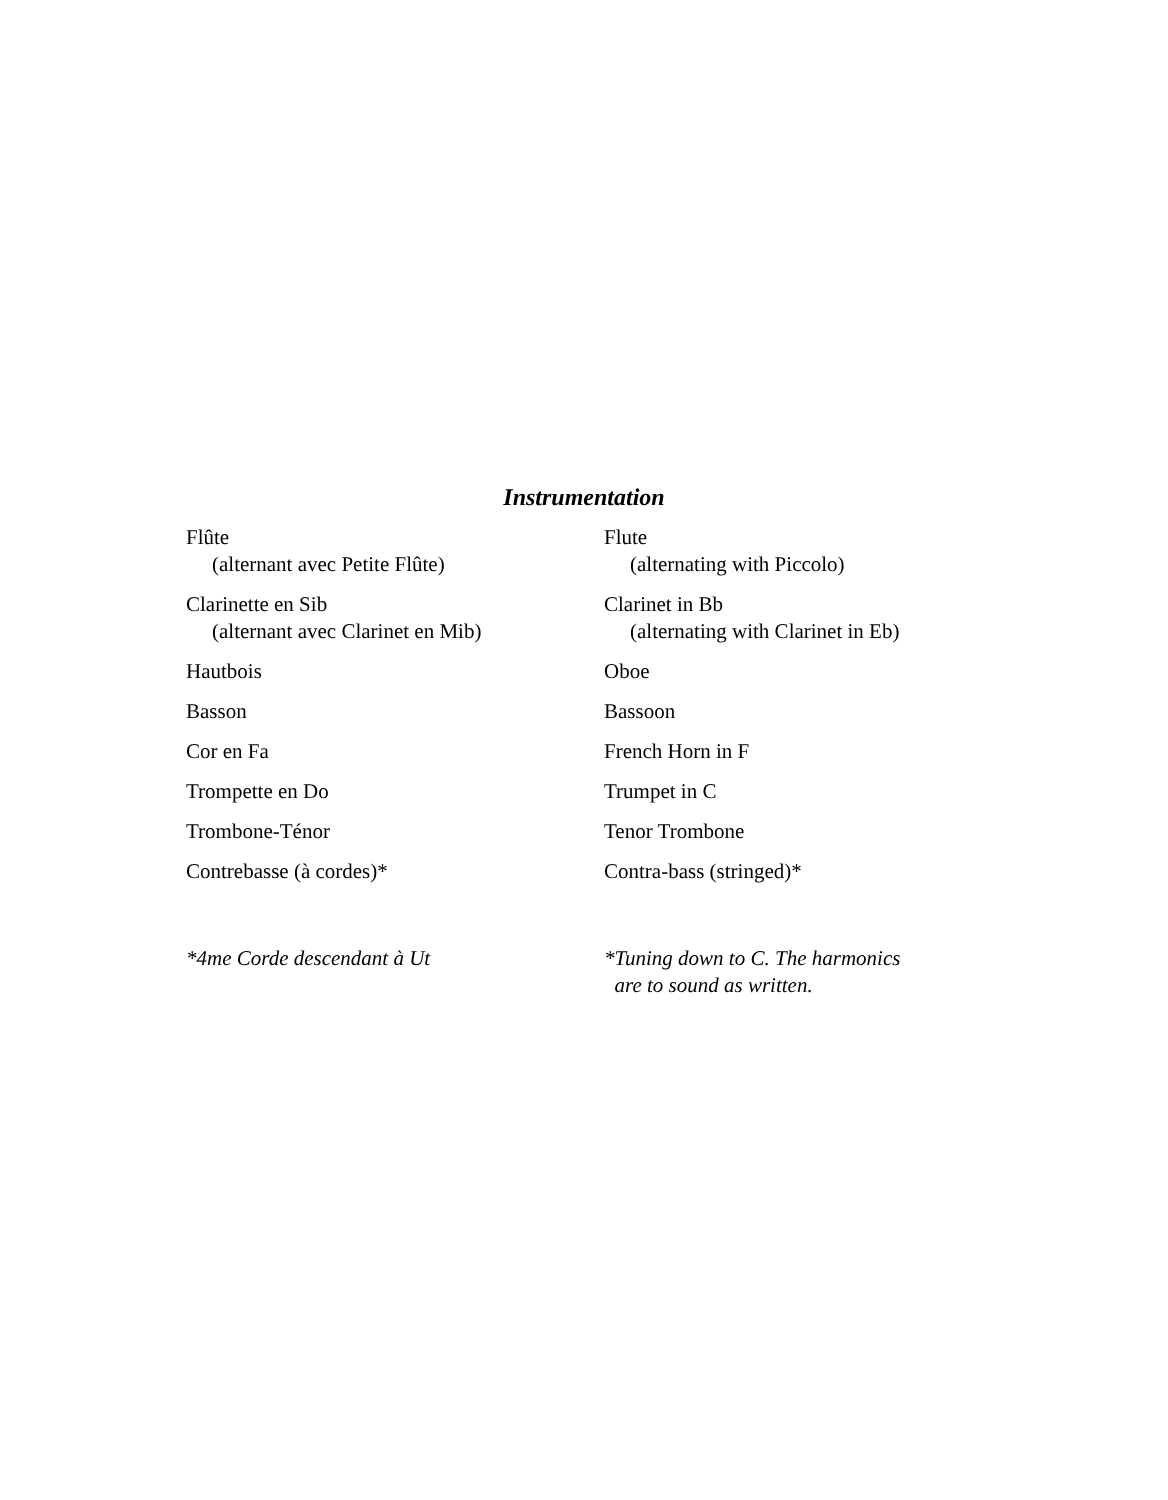Instrumentation
| Flûte (alternant avec Petite Flûte) | Flute (alternating with Piccolo) |
| Clarinette en Sib (alternant avec Clarinet en Mib) | Clarinet in Bb (alternating with Clarinet in Eb) |
| Hautbois | Oboe |
| Basson | Bassoon |
| Cor en Fa | French Horn in F |
| Trompette en Do | Trumpet in C |
| Trombone-Ténor | Tenor Trombone |
| Contrebasse (à cordes)* | Contra-bass (stringed)* |
| *4me Corde descendant à Ut | *Tuning down to C. The harmonics are to sound as written. |